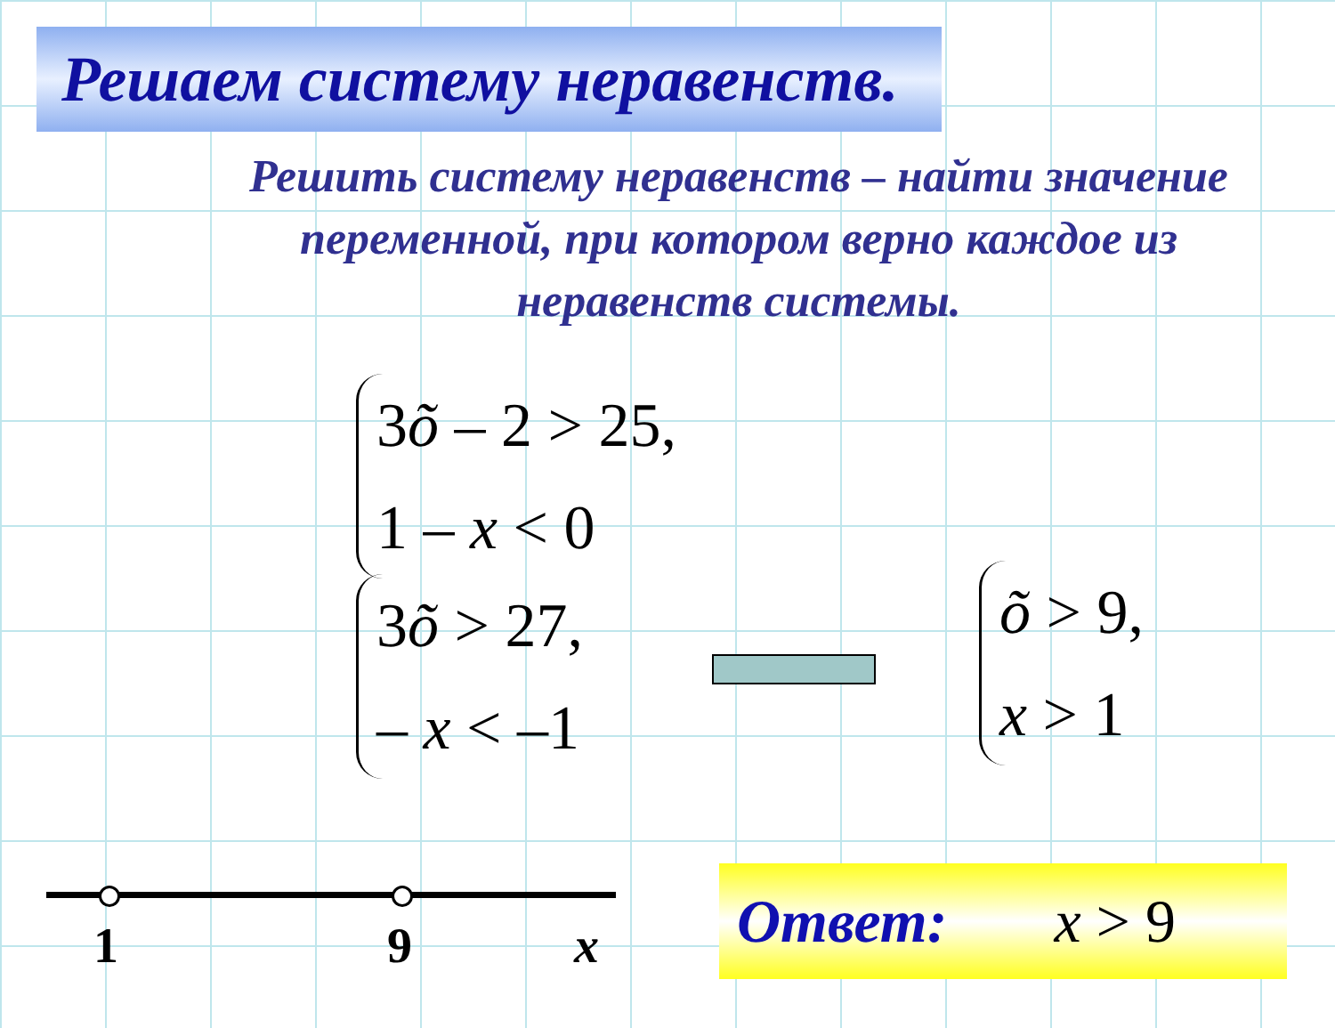Решаем систему неравенств.
Решить систему неравенств – найти значение переменной, при котором верно каждое из неравенств системы.
3õ – 2 > 25,
1 – x < 0
3õ > 27,
– x < –1
õ > 9,
x > 1
1 9 x
Ответ: x > 9